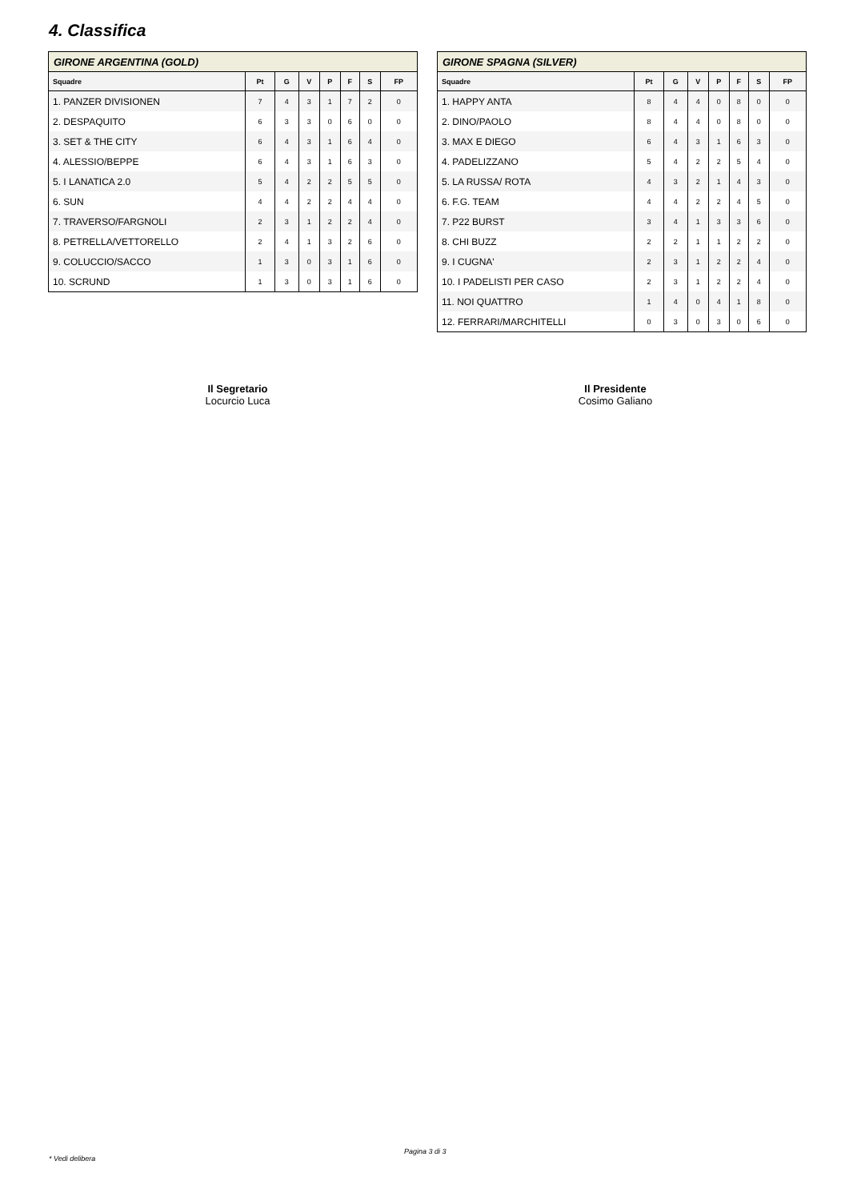4. Classifica
| GIRONE ARGENTINA (GOLD) | | | | | | | |
| --- | --- | --- | --- | --- | --- | --- | --- |
| Squadre | Pt | G | V | P | F | S | FP |
| 1. PANZER DIVISIONEN | 7 | 4 | 3 | 1 | 7 | 2 | 0 |
| 2. DESPAQUITO | 6 | 3 | 3 | 0 | 6 | 0 | 0 |
| 3. SET & THE CITY | 6 | 4 | 3 | 1 | 6 | 4 | 0 |
| 4. ALESSIO/BEPPE | 6 | 4 | 3 | 1 | 6 | 3 | 0 |
| 5. I LANATICA 2.0 | 5 | 4 | 2 | 2 | 5 | 5 | 0 |
| 6. SUN | 4 | 4 | 2 | 2 | 4 | 4 | 0 |
| 7. TRAVERSO/FARGNOLI | 2 | 3 | 1 | 2 | 2 | 4 | 0 |
| 8. PETRELLA/VETTORELLO | 2 | 4 | 1 | 3 | 2 | 6 | 0 |
| 9. COLUCCIO/SACCO | 1 | 3 | 0 | 3 | 1 | 6 | 0 |
| 10. SCRUND | 1 | 3 | 0 | 3 | 1 | 6 | 0 |
| GIRONE SPAGNA (SILVER) | | | | | | | |
| --- | --- | --- | --- | --- | --- | --- | --- |
| Squadre | Pt | G | V | P | F | S | FP |
| 1. HAPPY ANTA | 8 | 4 | 4 | 0 | 8 | 0 | 0 |
| 2. DINO/PAOLO | 8 | 4 | 4 | 0 | 8 | 0 | 0 |
| 3. MAX E DIEGO | 6 | 4 | 3 | 1 | 6 | 3 | 0 |
| 4. PADELIZZANO | 5 | 4 | 2 | 2 | 5 | 4 | 0 |
| 5. LA RUSSA/ ROTA | 4 | 3 | 2 | 1 | 4 | 3 | 0 |
| 6. F.G. TEAM | 4 | 4 | 2 | 2 | 4 | 5 | 0 |
| 7. P22 BURST | 3 | 4 | 1 | 3 | 3 | 6 | 0 |
| 8. CHI BUZZ | 2 | 2 | 1 | 1 | 2 | 2 | 0 |
| 9. I CUGNA' | 2 | 3 | 1 | 2 | 2 | 4 | 0 |
| 10. I PADELISTI PER CASO | 2 | 3 | 1 | 2 | 2 | 4 | 0 |
| 11. NOI QUATTRO | 1 | 4 | 0 | 4 | 1 | 8 | 0 |
| 12. FERRARI/MARCHITELLI | 0 | 3 | 0 | 3 | 0 | 6 | 0 |
Il Segretario
Locurcio Luca
Il Presidente
Cosimo Galiano
Pagina 3 di 3
* Vedi delibera